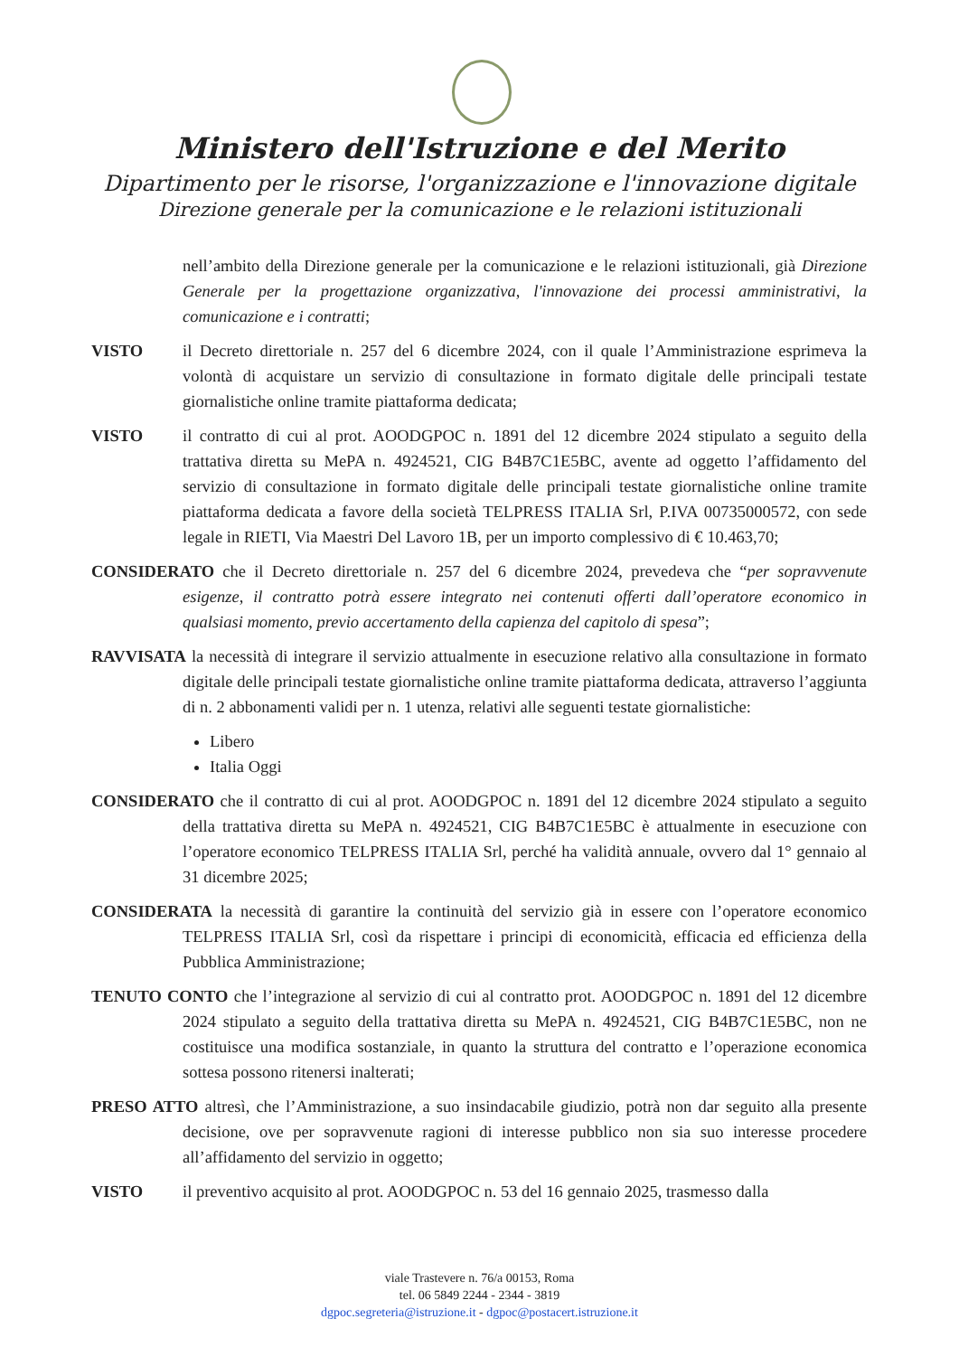Ministero dell'Istruzione e del Merito
Dipartimento per le risorse, l'organizzazione e l'innovazione digitale
Direzione generale per la comunicazione e le relazioni istituzionali
nell’ambito della Direzione generale per la comunicazione e le relazioni istituzionali, già Direzione Generale per la progettazione organizzativa, l'innovazione dei processi amministrativi, la comunicazione e i contratti;
VISTO il Decreto direttoriale n. 257 del 6 dicembre 2024, con il quale l’Amministrazione esprimeva la volontà di acquistare un servizio di consultazione in formato digitale delle principali testate giornalistiche online tramite piattaforma dedicata;
VISTO il contratto di cui al prot. AOODGPOC n. 1891 del 12 dicembre 2024 stipulato a seguito della trattativa diretta su MePA n. 4924521, CIG B4B7C1E5BC, avente ad oggetto l’affidamento del servizio di consultazione in formato digitale delle principali testate giornalistiche online tramite piattaforma dedicata a favore della società TELPRESS ITALIA Srl, P.IVA 00735000572, con sede legale in RIETI, Via Maestri Del Lavoro 1B, per un importo complessivo di € 10.463,70;
CONSIDERATO che il Decreto direttoriale n. 257 del 6 dicembre 2024, prevedeva che “per sopravvenute esigenze, il contratto potrà essere integrato nei contenuti offerti dall’operatore economico in qualsiasi momento, previo accertamento della capienza del capitolo di spesa”;
RAVVISATA la necessità di integrare il servizio attualmente in esecuzione relativo alla consultazione in formato digitale delle principali testate giornalistiche online tramite piattaforma dedicata, attraverso l’aggiunta di n. 2 abbonamenti validi per n. 1 utenza, relativi alle seguenti testate giornalistiche:
Libero
Italia Oggi
CONSIDERATO che il contratto di cui al prot. AOODGPOC n. 1891 del 12 dicembre 2024 stipulato a seguito della trattativa diretta su MePA n. 4924521, CIG B4B7C1E5BC è attualmente in esecuzione con l’operatore economico TELPRESS ITALIA Srl, perché ha validità annuale, ovvero dal 1° gennaio al 31 dicembre 2025;
CONSIDERATA la necessità di garantire la continuità del servizio già in essere con l’operatore economico TELPRESS ITALIA Srl, così da rispettare i principi di economicità, efficacia ed efficienza della Pubblica Amministrazione;
TENUTO CONTO che l’integrazione al servizio di cui al contratto prot. AOODGPOC n. 1891 del 12 dicembre 2024 stipulato a seguito della trattativa diretta su MePA n. 4924521, CIG B4B7C1E5BC, non ne costituisce una modifica sostanziale, in quanto la struttura del contratto e l’operazione economica sottesa possono ritenersi inalterati;
PRESO ATTO altresì, che l’Amministrazione, a suo insindacabile giudizio, potrà non dar seguito alla presente decisione, ove per sopravvenute ragioni di interesse pubblico non sia suo interesse procedere all’affidamento del servizio in oggetto;
VISTO il preventivo acquisito al prot. AOODGPOC n. 53 del 16 gennaio 2025, trasmesso dalla
viale Trastevere n. 76/a 00153, Roma
tel. 06 5849 2244 - 2344 - 3819
dgpoc.segreteria@istruzione.it - dgpoc@postacert.istruzione.it